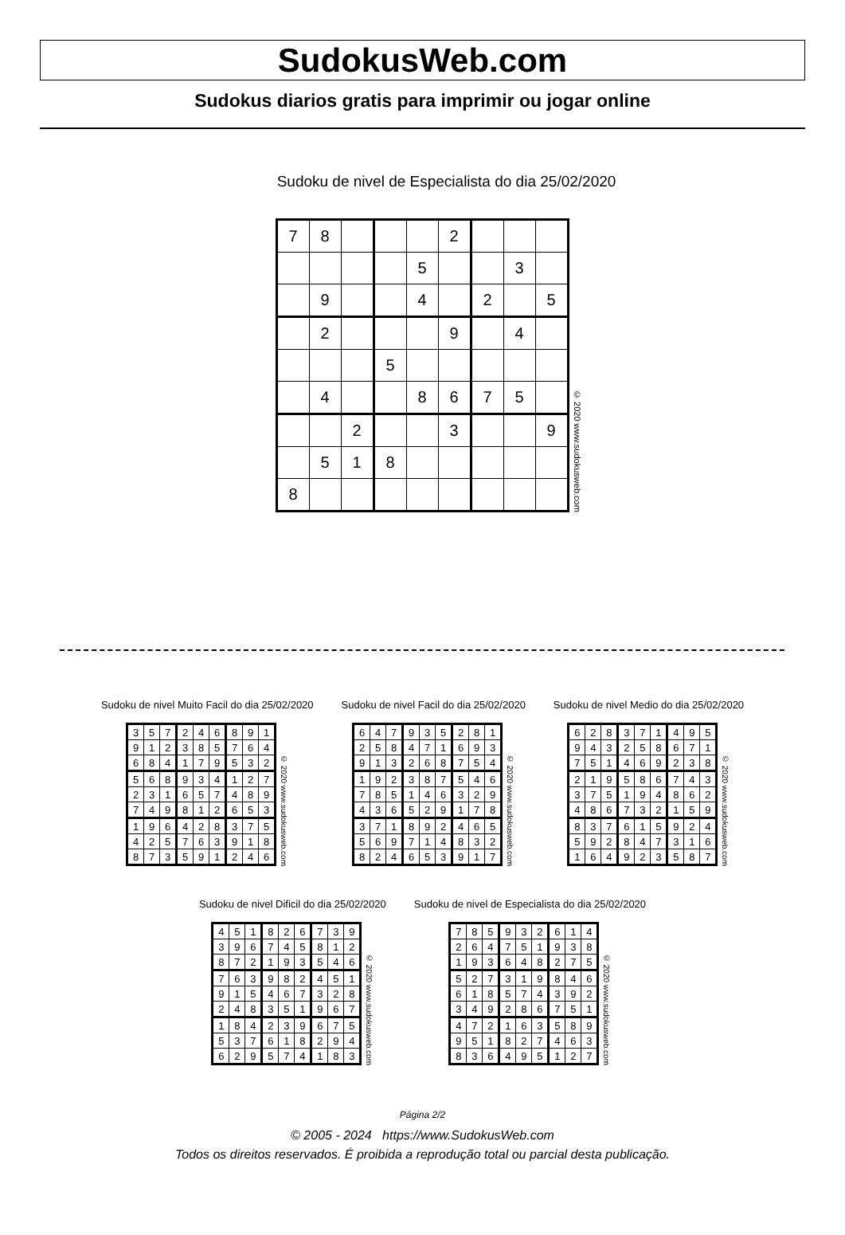SudokusWeb.com
Sudokus diarios gratis para imprimir ou jogar online
Sudoku de nivel de Especialista do dia 25/02/2020
| 7 | 8 | | | | 2 | | | |
| | | | | 5 | | | 3 | |
| | 9 | | | 4 | | 2 | | 5 |
| | 2 | | | | 9 | | 4 | |
| | | | 5 | | | | | |
| | 4 | | | 8 | 6 | 7 | 5 | |
| | | 2 | | | 3 | | | 9 |
| | 5 | 1 | 8 | | | | | |
| 8 | | | | | | | | |
© 2020 www.sudokusweb.com
Sudoku de nivel Muito Facil do dia 25/02/2020
| 3 | 5 | 7 | 2 | 4 | 6 | 8 | 9 | 1 |
| 9 | 1 | 2 | 3 | 8 | 5 | 7 | 6 | 4 |
| 6 | 8 | 4 | 1 | 7 | 9 | 5 | 3 | 2 |
| 5 | 6 | 8 | 9 | 3 | 4 | 1 | 2 | 7 |
| 2 | 3 | 1 | 6 | 5 | 7 | 4 | 8 | 9 |
| 7 | 4 | 9 | 8 | 1 | 2 | 6 | 5 | 3 |
| 1 | 9 | 6 | 4 | 2 | 8 | 3 | 7 | 5 |
| 4 | 2 | 5 | 7 | 6 | 3 | 9 | 1 | 8 |
| 8 | 7 | 3 | 5 | 9 | 1 | 2 | 4 | 6 |
© 2020 www.sudokusweb.com
Sudoku de nivel Facil do dia 25/02/2020
| 6 | 4 | 7 | 9 | 3 | 5 | 2 | 8 | 1 |
| 2 | 5 | 8 | 4 | 7 | 1 | 6 | 9 | 3 |
| 9 | 1 | 3 | 2 | 6 | 8 | 7 | 5 | 4 |
| 1 | 9 | 2 | 3 | 8 | 7 | 5 | 4 | 6 |
| 7 | 8 | 5 | 1 | 4 | 6 | 3 | 2 | 9 |
| 4 | 3 | 6 | 5 | 2 | 9 | 1 | 7 | 8 |
| 3 | 7 | 1 | 8 | 9 | 2 | 4 | 6 | 5 |
| 5 | 6 | 9 | 7 | 1 | 4 | 8 | 3 | 2 |
| 8 | 2 | 4 | 6 | 5 | 3 | 9 | 1 | 7 |
© 2020 www.sudokusweb.com
Sudoku de nivel Medio do dia 25/02/2020
| 6 | 2 | 8 | 3 | 7 | 1 | 4 | 9 | 5 |
| 9 | 4 | 3 | 2 | 5 | 8 | 6 | 7 | 1 |
| 7 | 5 | 1 | 4 | 6 | 9 | 2 | 3 | 8 |
| 2 | 1 | 9 | 5 | 8 | 6 | 7 | 4 | 3 |
| 3 | 7 | 5 | 1 | 9 | 4 | 8 | 6 | 2 |
| 4 | 8 | 6 | 7 | 3 | 2 | 1 | 5 | 9 |
| 8 | 3 | 7 | 6 | 1 | 5 | 9 | 2 | 4 |
| 5 | 9 | 2 | 8 | 4 | 7 | 3 | 1 | 6 |
| 1 | 6 | 4 | 9 | 2 | 3 | 5 | 8 | 7 |
© 2020 www.sudokusweb.com
Sudoku de nivel Dificil do dia 25/02/2020
| 4 | 5 | 1 | 8 | 2 | 6 | 7 | 3 | 9 |
| 3 | 9 | 6 | 7 | 4 | 5 | 8 | 1 | 2 |
| 8 | 7 | 2 | 1 | 9 | 3 | 5 | 4 | 6 |
| 7 | 6 | 3 | 9 | 8 | 2 | 4 | 5 | 1 |
| 9 | 1 | 5 | 4 | 6 | 7 | 3 | 2 | 8 |
| 2 | 4 | 8 | 3 | 5 | 1 | 9 | 6 | 7 |
| 1 | 8 | 4 | 2 | 3 | 9 | 6 | 7 | 5 |
| 5 | 3 | 7 | 6 | 1 | 8 | 2 | 9 | 4 |
| 6 | 2 | 9 | 5 | 7 | 4 | 1 | 8 | 3 |
© 2020 www.sudokusweb.com
Sudoku de nivel de Especialista do dia 25/02/2020
| 7 | 8 | 5 | 9 | 3 | 2 | 6 | 1 | 4 |
| 2 | 6 | 4 | 7 | 5 | 1 | 9 | 3 | 8 |
| 1 | 9 | 3 | 6 | 4 | 8 | 2 | 7 | 5 |
| 5 | 2 | 7 | 3 | 1 | 9 | 8 | 4 | 6 |
| 6 | 1 | 8 | 5 | 7 | 4 | 3 | 9 | 2 |
| 3 | 4 | 9 | 2 | 8 | 6 | 7 | 5 | 1 |
| 4 | 7 | 2 | 1 | 6 | 3 | 5 | 8 | 9 |
| 9 | 5 | 1 | 8 | 2 | 7 | 4 | 6 | 3 |
| 8 | 3 | 6 | 4 | 9 | 5 | 1 | 2 | 7 |
© 2020 www.sudokusweb.com
Página 2/2
© 2005 - 2024 https://www.SudokusWeb.com
Todos os direitos reservados. É proibida a reprodução total ou parcial desta publicação.